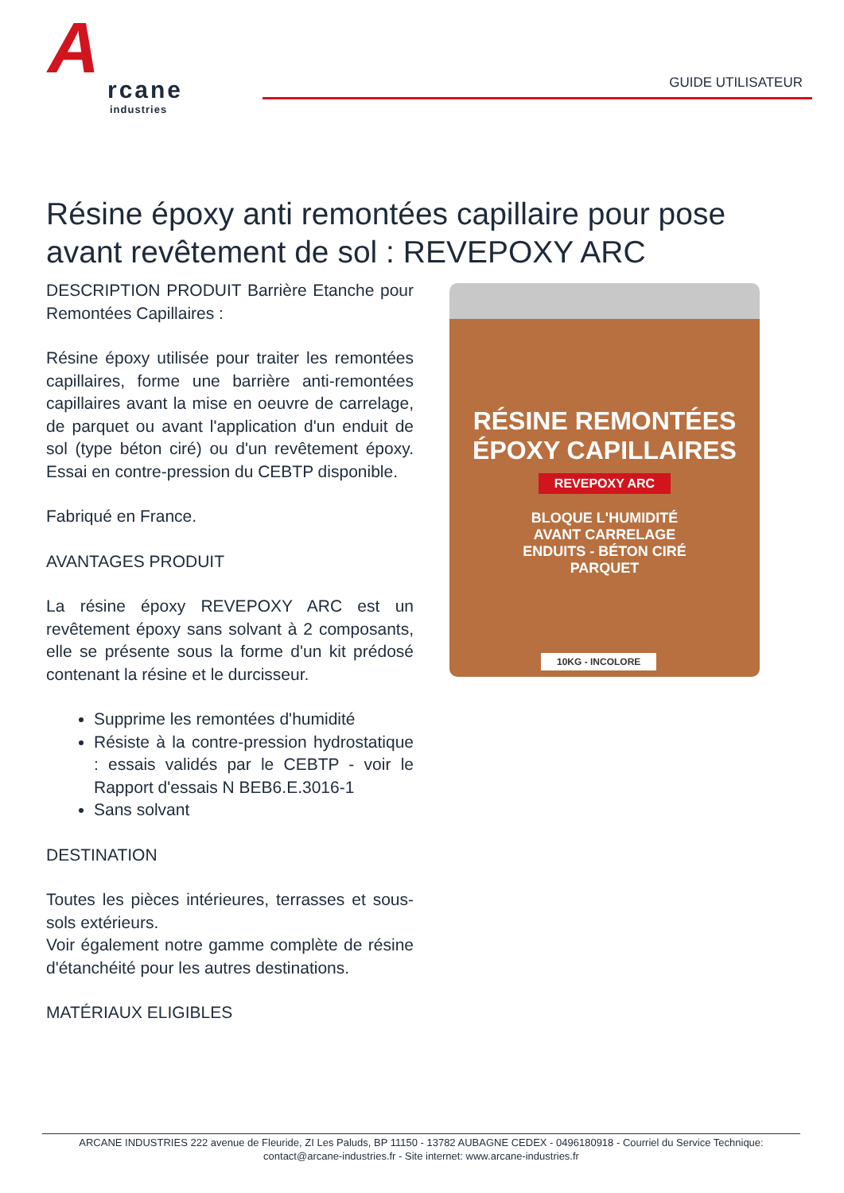A
rcane
industries
GUIDE UTILISATEUR
Résine époxy anti remontées capillaire pour pose avant revêtement de sol : REVEPOXY ARC
DESCRIPTION PRODUIT Barrière Etanche pour Remontées Capillaires :
Résine époxy utilisée pour traiter les remontées capillaires, forme une barrière anti-remontées capillaires avant la mise en oeuvre de carrelage, de parquet ou avant l'application d'un enduit de sol (type béton ciré) ou d'un revêtement époxy. Essai en contre-pression du CEBTP disponible.
Fabriqué en France.
AVANTAGES PRODUIT
La résine époxy REVEPOXY ARC est un revêtement époxy sans solvant à 2 composants, elle se présente sous la forme d'un kit prédosé contenant la résine et le durcisseur.
Supprime les remontées d'humidité
Résiste à la contre-pression hydrostatique : essais validés par le CEBTP - voir le Rapport d'essais N BEB6.E.3016-1
Sans solvant
DESTINATION
Toutes les pièces intérieures, terrasses et sous-sols extérieurs.
Voir également notre gamme complète de résine d'étanchéité pour les autres destinations.
MATÉRIAUX ELIGIBLES
RÉSINE REMONTÉES
ÉPOXY CAPILLAIRES
REVEPOXY ARC
BLOQUE L'HUMIDITÉ
AVANT CARRELAGE
ENDUITS - BÉTON CIRÉ
PARQUET
10KG - INCOLORE
ARCANE INDUSTRIES 222 avenue de Fleuride, ZI Les Paluds, BP 11150 - 13782 AUBAGNE CEDEX - 0496180918 - Courriel du Service Technique: contact@arcane-industries.fr - Site internet: www.arcane-industries.fr